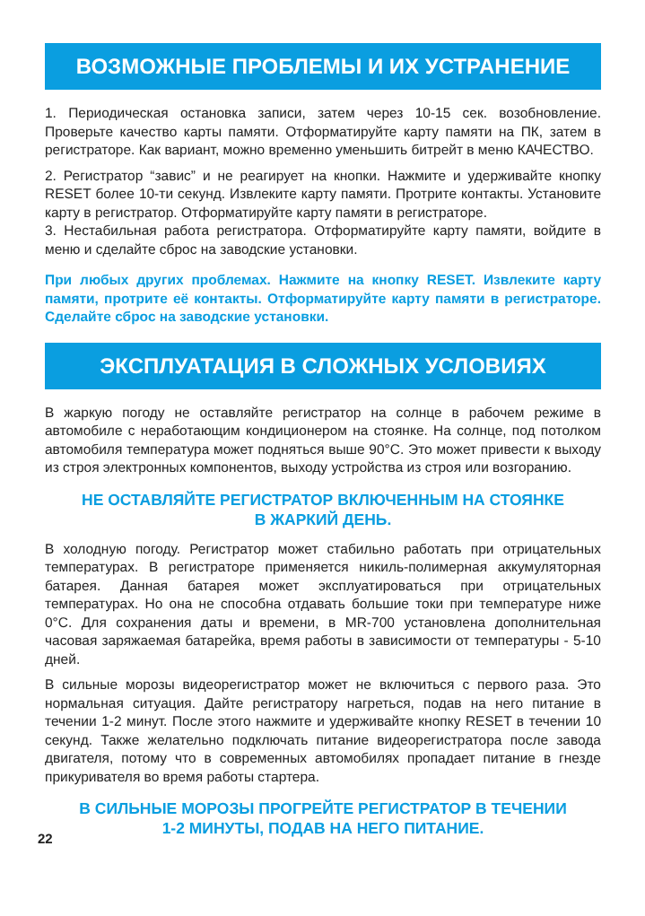ВОЗМОЖНЫЕ ПРОБЛЕМЫ И ИХ УСТРАНЕНИЕ
1. Периодическая остановка записи, затем через 10-15 сек. возобновление. Проверьте качество карты памяти. Отформатируйте карту памяти на ПК, затем в регистраторе. Как вариант, можно временно уменьшить битрейт в меню КАЧЕСТВО.
2. Регистратор “завис” и не реагирует на кнопки. Нажмите и удерживайте кнопку RESET более 10-ти секунд. Извлеките карту памяти. Протрите контакты. Установите карту в регистратор. Отформатируйте карту памяти в регистраторе.
3. Нестабильная работа регистратора. Отформатируйте карту памяти, войдите в меню и сделайте сброс на заводские установки.
При любых других проблемах. Нажмите на кнопку RESET. Извлеките карту памяти, протрите её контакты. Отформатируйте карту памяти в регистраторе. Сделайте сброс на заводские установки.
ЭКСПЛУАТАЦИЯ В СЛОЖНЫХ УСЛОВИЯХ
В жаркую погоду не оставляйте регистратор на солнце в рабочем режиме в автомобиле с неработающим кондиционером на стоянке. На солнце, под потолком автомобиля температура может подняться выше 90°С. Это может привести к выходу из строя электронных компонентов, выходу устройства из строя или возгоранию.
НЕ ОСТАВЛЯЙТЕ РЕГИСТРАТОР ВКЛЮЧЕННЫМ НА СТОЯНКЕ
В ЖАРКИЙ ДЕНЬ.
В холодную погоду. Регистратор может стабильно работать при отрицательных температурах. В регистраторе применяется никиль-полимерная аккумуляторная батарея. Данная батарея может эксплуатироваться при отрицательных температурах. Но она не способна отдавать большие токи при температуре ниже 0°С. Для сохранения даты и времени, в MR-700 установлена дополнительная часовая заряжаемая батарейка, время работы в зависимости от температуры - 5-10 дней.
В сильные морозы видеорегистратор может не включиться с первого раза. Это нормальная ситуация. Дайте регистратору нагреться, подав на него питание в течении 1-2 минут. После этого нажмите и удерживайте кнопку RESET в течении 10 секунд. Также желательно подключать питание видеорегистратора после завода двигателя, потому что в современных автомобилях пропадает питание в гнезде прикуривателя во время работы стартера.
В СИЛЬНЫЕ МОРОЗЫ ПРОГРЕЙТЕ РЕГИСТРАТОР В ТЕЧЕНИИ
1-2 МИНУТЫ, ПОДАВ НА НЕГО ПИТАНИЕ.
22